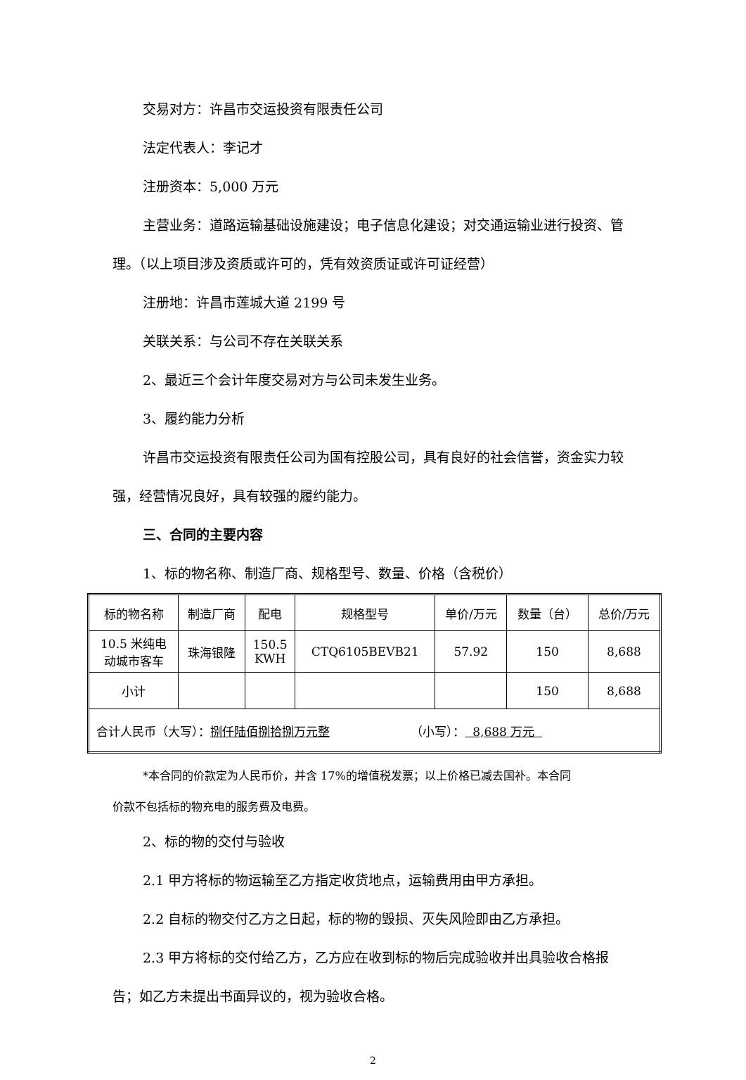交易对方：许昌市交运投资有限责任公司
法定代表人：李记才
注册资本：5,000 万元
主营业务：道路运输基础设施建设；电子信息化建设；对交通运输业进行投资、管理。（以上项目涉及资质或许可的，凭有效资质证或许可证经营）
注册地：许昌市莲城大道 2199 号
关联关系：与公司不存在关联关系
2、最近三个会计年度交易对方与公司未发生业务。
3、履约能力分析
许昌市交运投资有限责任公司为国有控股公司，具有良好的社会信誉，资金实力较强，经营情况良好，具有较强的履约能力。
三、合同的主要内容
1、标的物名称、制造厂商、规格型号、数量、价格（含税价）
| 标的物名称 | 制造厂商 | 配电 | 规格型号 | 单价/万元 | 数量（台） | 总价/万元 |
| 10.5 米纯电 动城市客车 | 珠海银隆 | 150.5 KWH | CTQ6105BEVB21 | 57.92 | 150 | 8,688 |
| 小计 | | | | | 150 | 8,688 |
| 合计人民币（大写）： 捌仟陆佰捌拾捌万元整 （小写）： 8,688 万元 | | | | | | |
*本合同的价款定为人民币价，并含 17%的增值税发票；以上价格已减去国补。本合同
价款不包括标的物充电的服务费及电费。
2、标的物的交付与验收
2.1 甲方将标的物运输至乙方指定收货地点，运输费用由甲方承担。
2.2 自标的物交付乙方之日起，标的物的毁损、灭失风险即由乙方承担。
2.3 甲方将标的交付给乙方，乙方应在收到标的物后完成验收并出具验收合格报告；如乙方未提出书面异议的，视为验收合格。
2